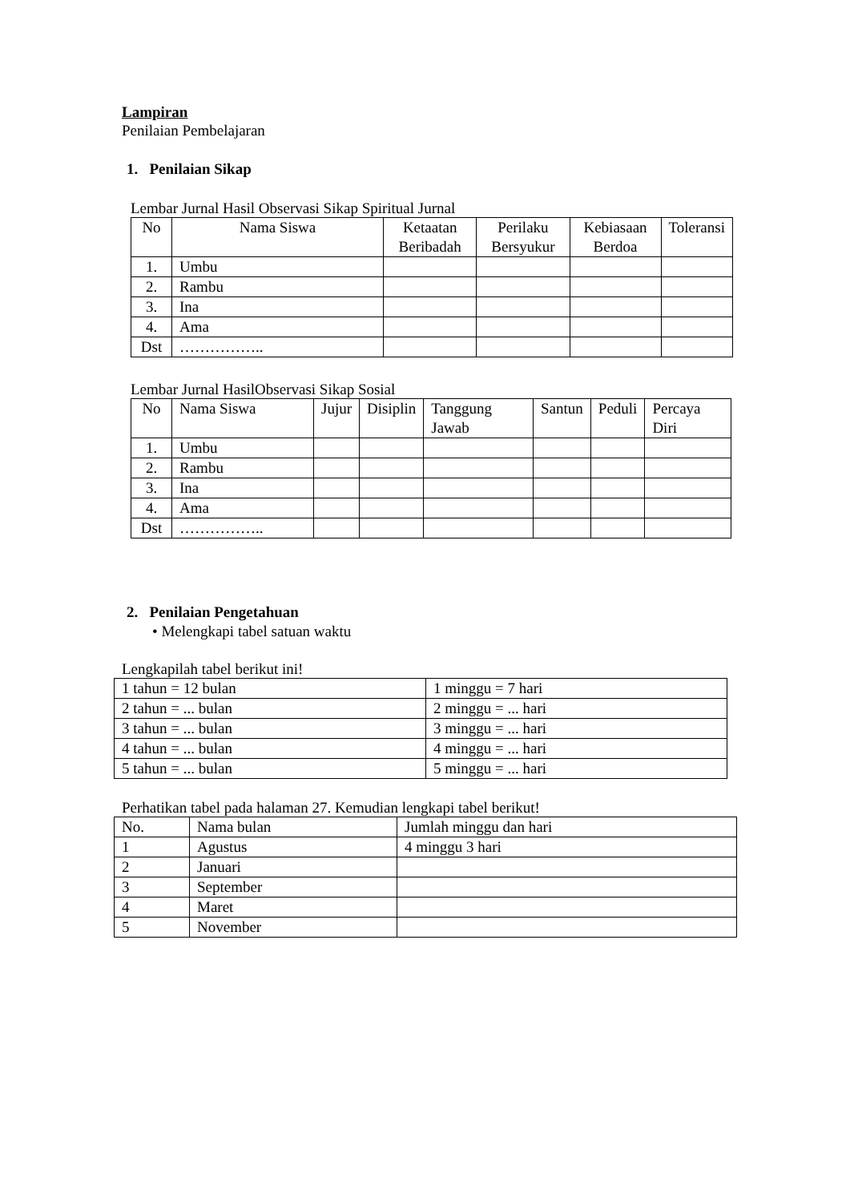Lampiran
Penilaian Pembelajaran
1. Penilaian Sikap
Lembar Jurnal Hasil Observasi Sikap Spiritual Jurnal
| No | Nama Siswa | Ketaatan Beribadah | Perilaku Bersyukur | Kebiasaan Berdoa | Toleransi |
| --- | --- | --- | --- | --- | --- |
| 1. | Umbu | | | | |
| 2. | Rambu | | | | |
| 3. | Ina | | | | |
| 4. | Ama | | | | |
| Dst | …………….. | | | | |
Lembar Jurnal HasilObservasi Sikap Sosial
| No | Nama Siswa | Jujur | Disiplin | Tanggung Jawab | Santun | Peduli | Percaya Diri |
| --- | --- | --- | --- | --- | --- | --- | --- |
| 1. | Umbu | | | | | | |
| 2. | Rambu | | | | | | |
| 3. | Ina | | | | | | |
| 4. | Ama | | | | | | |
| Dst | …………….. | | | | | | |
2. Penilaian Pengetahuan
• Melengkapi tabel satuan waktu
Lengkapilah tabel berikut ini!
| 1 tahun = 12 bulan | 1 minggu = 7 hari |
| 2 tahun = ... bulan | 2 minggu = ... hari |
| 3 tahun = ... bulan | 3 minggu = ... hari |
| 4 tahun = ... bulan | 4 minggu = ... hari |
| 5 tahun = ... bulan | 5 minggu = ... hari |
Perhatikan tabel pada halaman 27. Kemudian lengkapi tabel berikut!
| No. | Nama bulan | Jumlah minggu dan hari |
| 1 | Agustus | 4 minggu 3 hari |
| 2 | Januari | |
| 3 | September | |
| 4 | Maret | |
| 5 | November | |